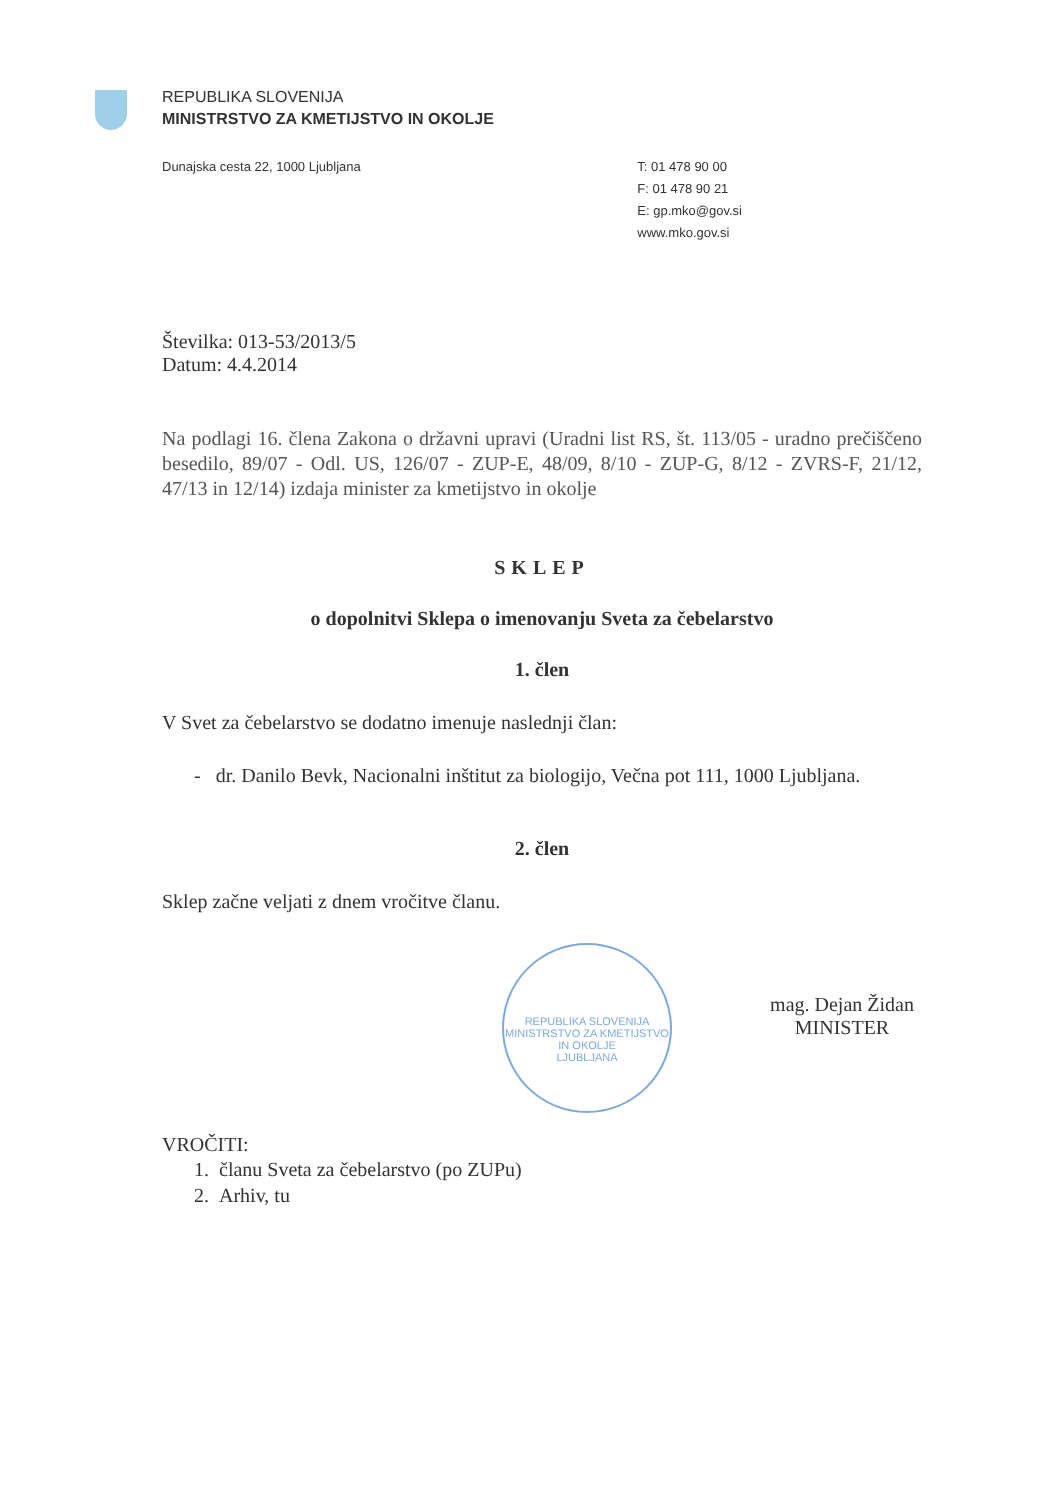REPUBLIKA SLOVENIJA
MINISTRSTVO ZA KMETIJSTVO IN OKOLJE
Dunajska cesta 22, 1000 Ljubljana
T: 01 478 90 00
F: 01 478 90 21
E: gp.mko@gov.si
www.mko.gov.si
Številka: 013-53/2013/5
Datum: 4.4.2014
Na podlagi 16. člena Zakona o državni upravi (Uradni list RS, št. 113/05 - uradno prečiščeno besedilo, 89/07 - Odl. US, 126/07 - ZUP-E, 48/09, 8/10 - ZUP-G, 8/12 - ZVRS-F, 21/12, 47/13 in 12/14) izdaja minister za kmetijstvo in okolje
SKLEP
o dopolnitvi Sklepa o imenovanju Sveta za čebelarstvo
1. člen
V Svet za čebelarstvo se dodatno imenuje naslednji član:
- dr. Danilo Bevk, Nacionalni inštitut za biologijo, Večna pot 111, 1000 Ljubljana.
2. člen
Sklep začne veljati z dnem vročitve članu.
REPUBLIKA SLOVENIJA
MINISTRSTVO ZA KMETIJSTVO IN OKOLJE
LJUBLJANA
mag. Dejan Židan
MINISTER
VROČITI:
1. članu Sveta za čebelarstvo (po ZUPu)
2. Arhiv, tu